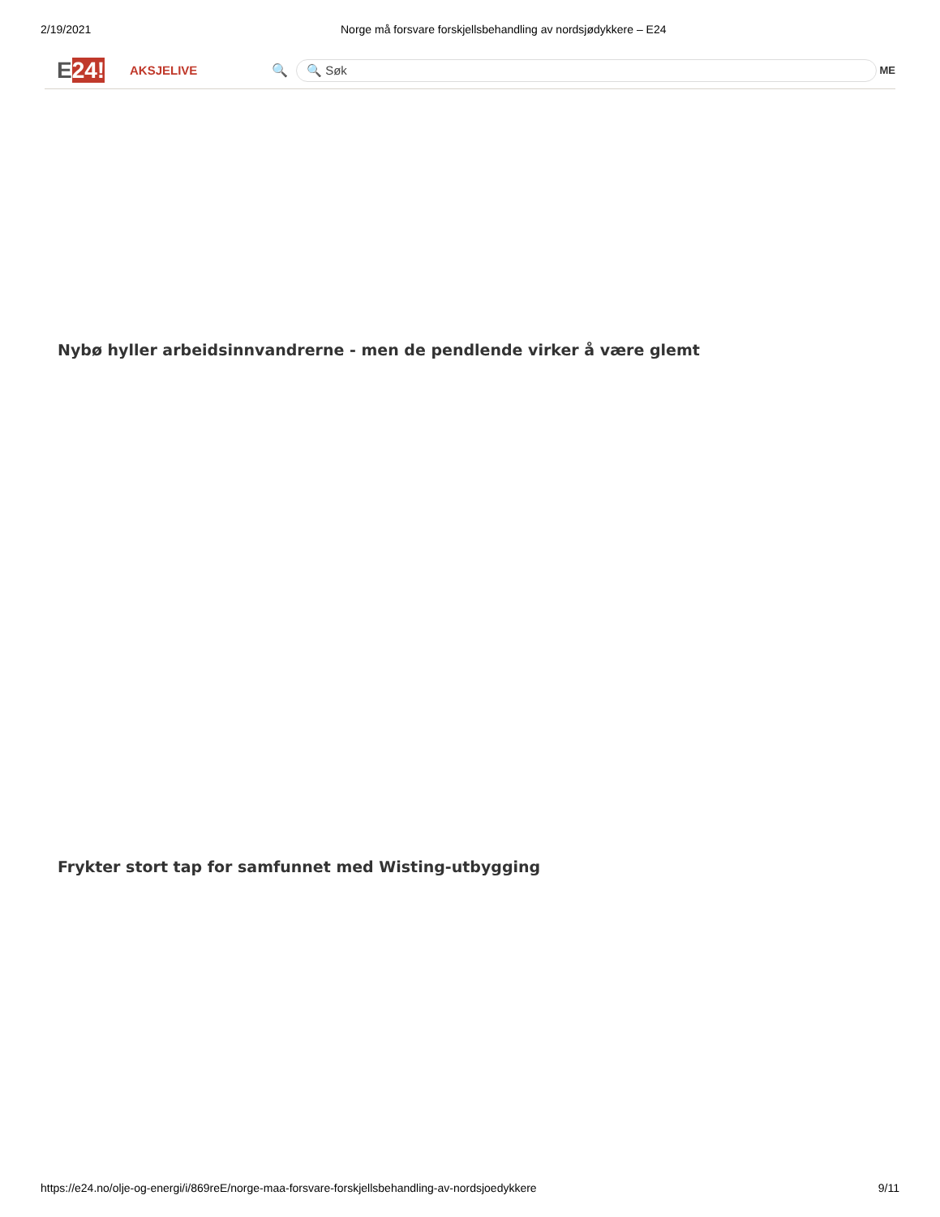2/19/2021 Norge må forsvare forskjellsbehandling av nordsjødykkere – E24
E24!
AKSJELIVE 🔍
🔍 Søk
ME
Nybø hyller arbeidsinnvandrerne - men de pendlende virker å være glemt
Frykter stort tap for samfunnet med Wisting-utbygging
https://e24.no/olje-og-energi/i/869reE/norge-maa-forsvare-forskjellsbehandling-av-nordsjoedykkere 9/11